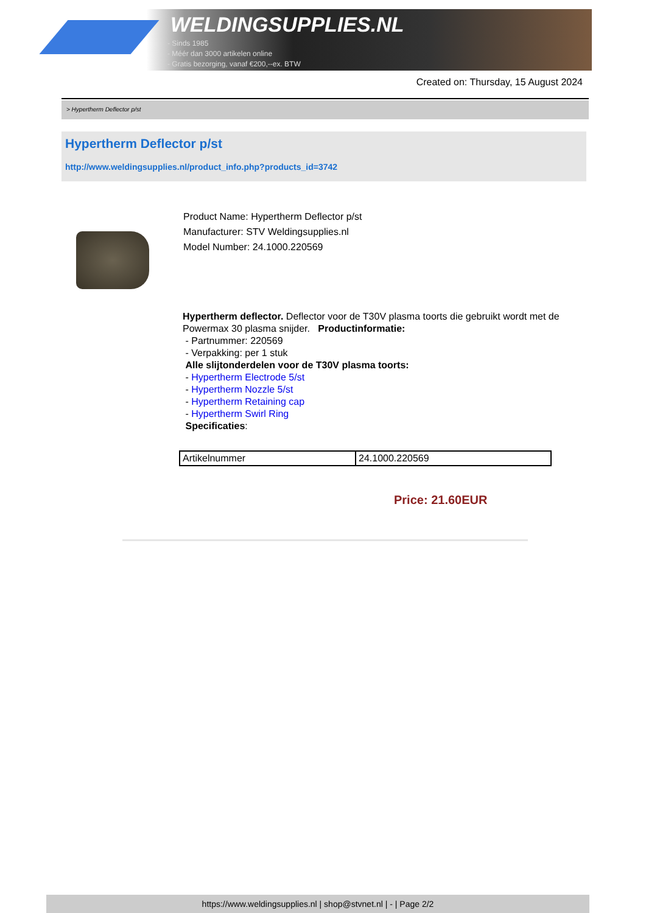WELDINGSUPPLIES.NL
- Sinds 1985
- Méér dan 3000 artikelen online
- Gratis bezorging, vanaf €200,--ex. BTW
Created on: Thursday, 15 August 2024
> Hypertherm Deflector p/st
Hypertherm Deflector p/st
http://www.weldingsupplies.nl/product_info.php?products_id=3742
Product Name: Hypertherm Deflector p/st
Manufacturer: STV Weldingsupplies.nl
Model Number: 24.1000.220569
Hypertherm deflector. Deflector voor de T30V plasma toorts die gebruikt wordt met de Powermax 30 plasma snijder. Productinformatie:
- Partnummer: 220569
- Verpakking: per 1 stuk
Alle slijtonderdelen voor de T30V plasma toorts:
- Hypertherm Electrode 5/st
- Hypertherm Nozzle 5/st
- Hypertherm Retaining cap
- Hypertherm Swirl Ring
Specificaties:
| Artikelnummer | 24.1000.220569 |
Price: 21.60EUR
https://www.weldingsupplies.nl | shop@stvnet.nl | - | Page 2/2